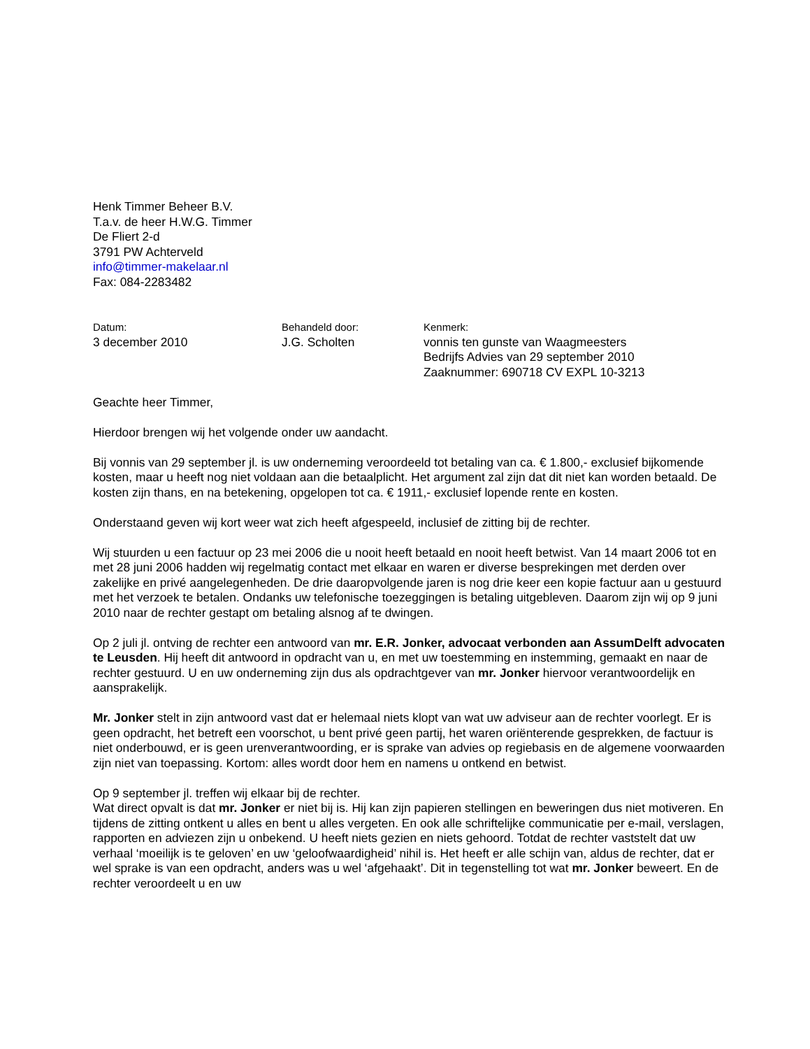Henk Timmer Beheer B.V.
T.a.v. de heer H.W.G. Timmer
De Fliert 2-d
3791 PW Achterveld
info@timmer-makelaar.nl
Fax: 084-2283482
Datum:
3 december 2010
Behandeld door:
J.G. Scholten
Kenmerk:
vonnis ten gunste van Waagmeesters
Bedrijfs Advies van 29 september 2010
Zaaknummer: 690718 CV EXPL 10-3213
Geachte heer Timmer,
Hierdoor brengen wij het volgende onder uw aandacht.
Bij vonnis van 29 september jl. is uw onderneming veroordeeld tot betaling van ca. € 1.800,- exclusief bijkomende kosten, maar u heeft nog niet voldaan aan die betaalplicht. Het argument zal zijn dat dit niet kan worden betaald. De kosten zijn thans, en na betekening, opgelopen tot ca. € 1911,- exclusief lopende rente en kosten.
Onderstaand geven wij kort weer wat zich heeft afgespeeld, inclusief de zitting bij de rechter.
Wij stuurden u een factuur op 23 mei 2006 die u nooit heeft betaald en nooit heeft betwist. Van 14 maart 2006 tot en met 28 juni 2006 hadden wij regelmatig contact met elkaar en waren er diverse besprekingen met derden over zakelijke en privé aangelegenheden. De drie daaropvolgende jaren is nog drie keer een kopie factuur aan u gestuurd met het verzoek te betalen. Ondanks uw telefonische toezeggingen is betaling uitgebleven. Daarom zijn wij op 9 juni 2010 naar de rechter gestapt om betaling alsnog af te dwingen.
Op 2 juli jl. ontving de rechter een antwoord van mr. E.R. Jonker, advocaat verbonden aan AssumDelft advocaten te Leusden. Hij heeft dit antwoord in opdracht van u, en met uw toestemming en instemming, gemaakt en naar de rechter gestuurd. U en uw onderneming zijn dus als opdrachtgever van mr. Jonker hiervoor verantwoordelijk en aansprakelijk.
Mr. Jonker stelt in zijn antwoord vast dat er helemaal niets klopt van wat uw adviseur aan de rechter voorlegt. Er is geen opdracht, het betreft een voorschot, u bent privé geen partij, het waren oriënterende gesprekken, de factuur is niet onderbouwd, er is geen urenverantwoording, er is sprake van advies op regiebasis en de algemene voorwaarden zijn niet van toepassing. Kortom: alles wordt door hem en namens u ontkend en betwist.
Op 9 september jl. treffen wij elkaar bij de rechter.
Wat direct opvalt is dat mr. Jonker er niet bij is. Hij kan zijn papieren stellingen en beweringen dus niet motiveren. En tijdens de zitting ontkent u alles en bent u alles vergeten. En ook alle schriftelijke communicatie per e-mail, verslagen, rapporten en adviezen zijn u onbekend. U heeft niets gezien en niets gehoord. Totdat de rechter vaststelt dat uw verhaal ‘moeilijk is te geloven’ en uw ‘geloofwaardigheid’ nihil is. Het heeft er alle schijn van, aldus de rechter, dat er wel sprake is van een opdracht, anders was u wel ‘afgehaakt’. Dit in tegenstelling tot wat mr. Jonker beweert. En de rechter veroordeelt u en uw